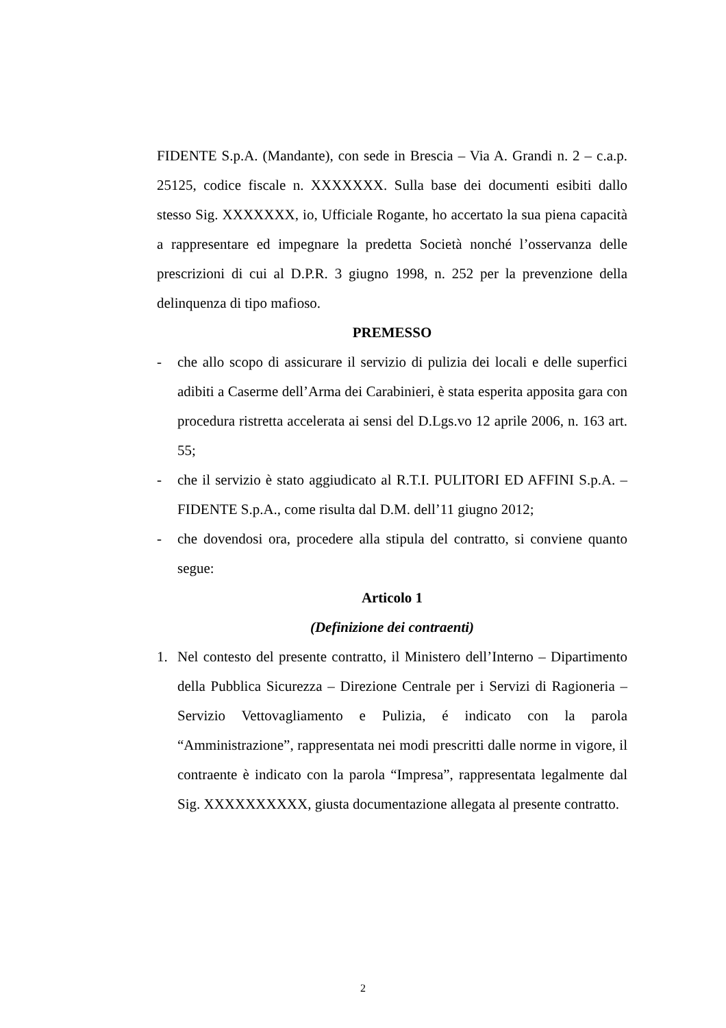FIDENTE S.p.A. (Mandante), con sede in Brescia – Via A. Grandi n. 2 – c.a.p. 25125, codice fiscale n. XXXXXXX. Sulla base dei documenti esibiti dallo stesso Sig. XXXXXXX, io, Ufficiale Rogante, ho accertato la sua piena capacità a rappresentare ed impegnare la predetta Società nonché l’osservanza delle prescrizioni di cui al D.P.R. 3 giugno 1998, n. 252 per la prevenzione della delinquenza di tipo mafioso.
PREMESSO
- che allo scopo di assicurare il servizio di pulizia dei locali e delle superfici adibiti a Caserme dell’Arma dei Carabinieri, è stata esperita apposita gara con procedura ristretta accelerata ai sensi del D.Lgs.vo 12 aprile 2006, n. 163 art. 55;
- che il servizio è stato aggiudicato al R.T.I. PULITORI ED AFFINI S.p.A. – FIDENTE S.p.A., come risulta dal D.M. dell’11 giugno 2012;
- che dovendosi ora, procedere alla stipula del contratto, si conviene quanto segue:
Articolo 1
(Definizione dei contraenti)
1. Nel contesto del presente contratto, il Ministero dell’Interno – Dipartimento della Pubblica Sicurezza – Direzione Centrale per i Servizi di Ragioneria – Servizio Vettovagliamento e Pulizia, é indicato con la parola “Amministrazione”, rappresentata nei modi prescritti dalle norme in vigore, il contraente è indicato con la parola “Impresa”, rappresentata legalmente dal Sig. XXXXXXXXXX, giusta documentazione allegata al presente contratto.
2